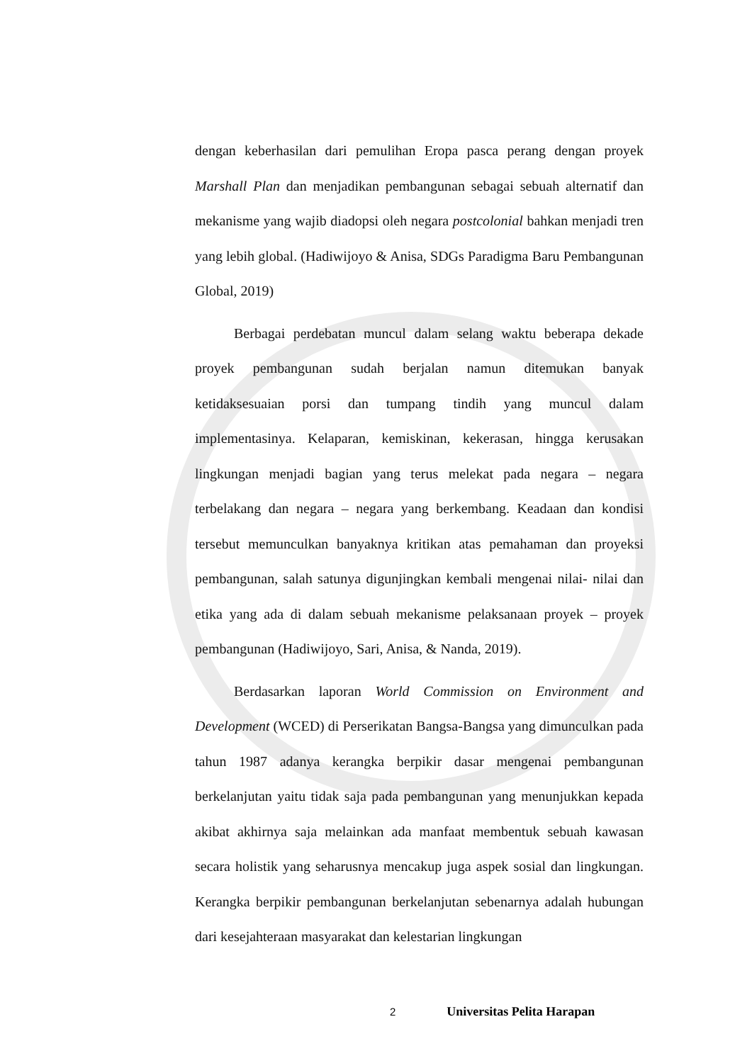dengan keberhasilan dari pemulihan Eropa pasca perang dengan proyek Marshall Plan dan menjadikan pembangunan sebagai sebuah alternatif dan mekanisme yang wajib diadopsi oleh negara postcolonial bahkan menjadi tren yang lebih global. (Hadiwijoyo & Anisa, SDGs Paradigma Baru Pembangunan Global, 2019)
Berbagai perdebatan muncul dalam selang waktu beberapa dekade proyek pembangunan sudah berjalan namun ditemukan banyak ketidaksesuaian porsi dan tumpang tindih yang muncul dalam implementasinya. Kelaparan, kemiskinan, kekerasan, hingga kerusakan lingkungan menjadi bagian yang terus melekat pada negara – negara terbelakang dan negara – negara yang berkembang. Keadaan dan kondisi tersebut memunculkan banyaknya kritikan atas pemahaman dan proyeksi pembangunan, salah satunya digunjingkan kembali mengenai nilai- nilai dan etika yang ada di dalam sebuah mekanisme pelaksanaan proyek – proyek pembangunan (Hadiwijoyo, Sari, Anisa, & Nanda, 2019).
Berdasarkan laporan World Commission on Environment and Development (WCED) di Perserikatan Bangsa-Bangsa yang dimunculkan pada tahun 1987 adanya kerangka berpikir dasar mengenai pembangunan berkelanjutan yaitu tidak saja pada pembangunan yang menunjukkan kepada akibat akhirnya saja melainkan ada manfaat membentuk sebuah kawasan secara holistik yang seharusnya mencakup juga aspek sosial dan lingkungan. Kerangka berpikir pembangunan berkelanjutan sebenarnya adalah hubungan dari kesejahteraan masyarakat dan kelestarian lingkungan
2 Universitas Pelita Harapan